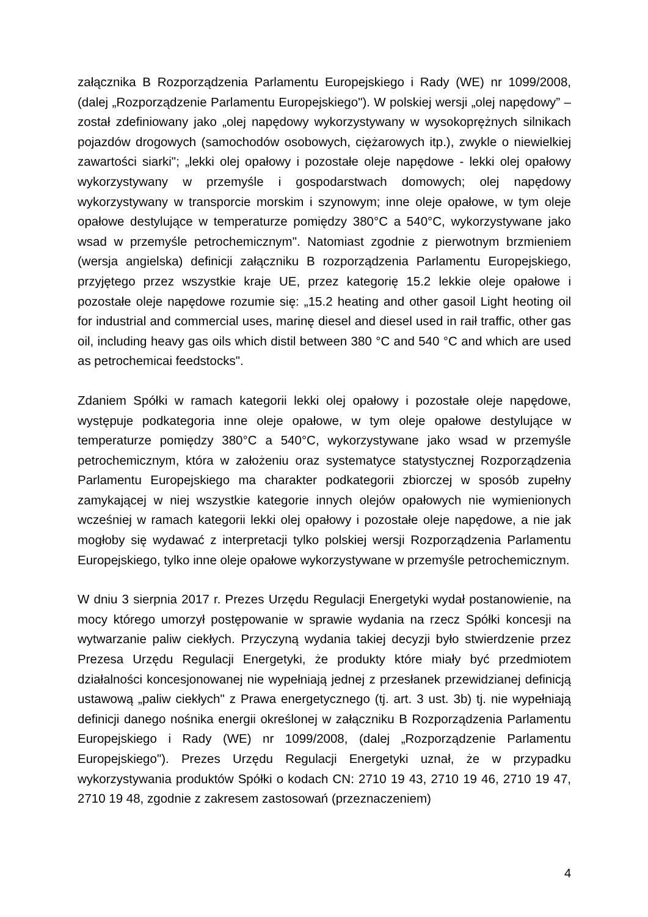załącznika B Rozporządzenia Parlamentu Europejskiego i Rady (WE) nr 1099/2008, (dalej „Rozporządzenie Parlamentu Europejskiego"). W polskiej wersji „olej napędowy” – został zdefiniowany jako „olej napędowy wykorzystywany w wysokoprężnych silnikach pojazdów drogowych (samochodów osobowych, ciężarowych itp.), zwykle o niewielkiej zawartości siarki"; „lekki olej opałowy i pozostałe oleje napędowe - lekki olej opałowy wykorzystywany w przemyśle i gospodarstwach domowych; olej napędowy wykorzystywany w transporcie morskim i szynowym; inne oleje opałowe, w tym oleje opałowe destylujące w temperaturze pomiędzy 380°C a 540°C, wykorzystywane jako wsad w przemyśle petrochemicznym". Natomiast zgodnie z pierwotnym brzmieniem (wersja angielska) definicji załączniku B rozporządzenia Parlamentu Europejskiego, przyjętego przez wszystkie kraje UE, przez kategorię 15.2 lekkie oleje opałowe i pozostałe oleje napędowe rozumie się: „15.2 heating and other gasoil Light heoting oil for industrial and commercial uses, marinę diesel and diesel used in raił traffic, other gas oil, including heavy gas oils which distil between 380 °C and 540 °C and which are used as petrochemicai feedstocks".
Zdaniem Spółki w ramach kategorii lekki olej opałowy i pozostałe oleje napędowe, występuje podkategoria inne oleje opałowe, w tym oleje opałowe destylujące w temperaturze pomiędzy 380°C a 540°C, wykorzystywane jako wsad w przemyśle petrochemicznym, która w założeniu oraz systematyce statystycznej Rozporządzenia Parlamentu Europejskiego ma charakter podkategorii zbiorczej w sposób zupełny zamykającej w niej wszystkie kategorie innych olejów opałowych nie wymienionych wcześniej w ramach kategorii lekki olej opałowy i pozostałe oleje napędowe, a nie jak mogłoby się wydawać z interpretacji tylko polskiej wersji Rozporządzenia Parlamentu Europejskiego, tylko inne oleje opałowe wykorzystywane w przemyśle petrochemicznym.
W dniu 3 sierpnia 2017 r. Prezes Urzędu Regulacji Energetyki wydał postanowienie, na mocy którego umorzył postępowanie w sprawie wydania na rzecz Spółki koncesji na wytwarzanie paliw ciekłych. Przyczyną wydania takiej decyzji było stwierdzenie przez Prezesa Urzędu Regulacji Energetyki, że produkty które miały być przedmiotem działalności koncesjonowanej nie wypełniają jednej z przesłanek przewidzianej definicją ustawową „paliw ciekłych" z Prawa energetycznego (tj. art. 3 ust. 3b) tj. nie wypełniają definicji danego nośnika energii określonej w załączniku B Rozporządzenia Parlamentu Europejskiego i Rady (WE) nr 1099/2008, (dalej „Rozporządzenie Parlamentu Europejskiego"). Prezes Urzędu Regulacji Energetyki uznał, że w przypadku wykorzystywania produktów Spółki o kodach CN: 2710 19 43, 2710 19 46, 2710 19 47, 2710 19 48, zgodnie z zakresem zastosowań (przeznaczeniem)
4